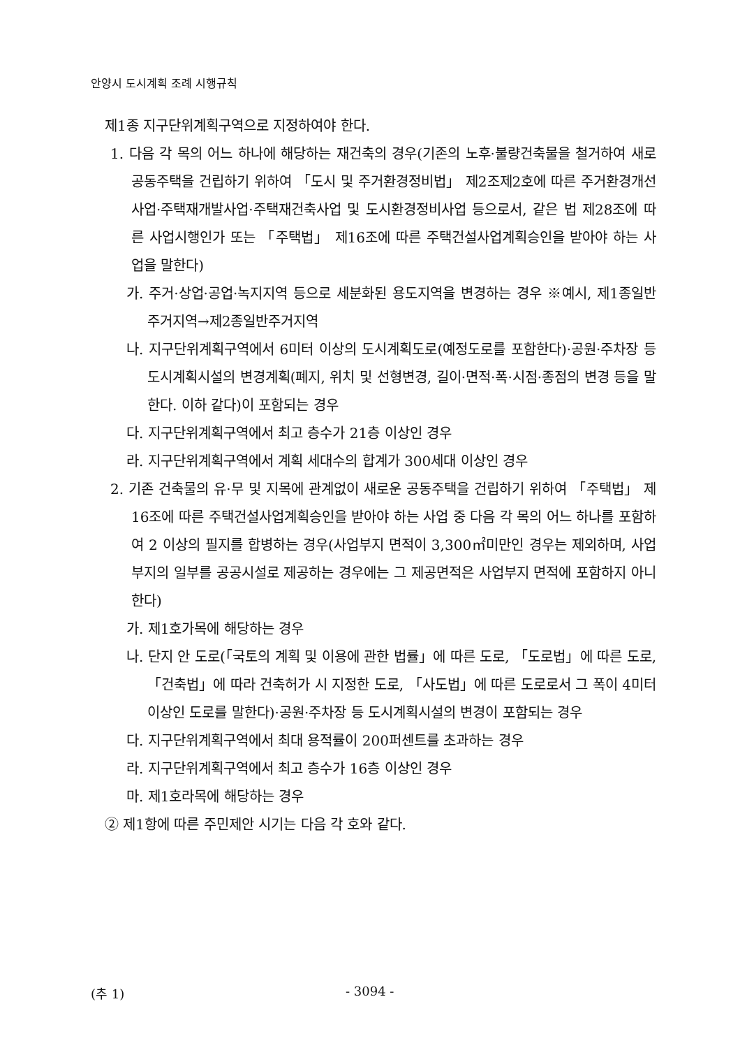안양시 도시계획 조례 시행규칙
제1종 지구단위계획구역으로 지정하여야 한다.
1. 다음 각 목의 어느 하나에 해당하는 재건축의 경우(기존의 노후·불량건축물을 철거하여 새로 공동주택을 건립하기 위하여 「도시 및 주거환경정비법」 제2조제2호에 따른 주거환경개선사업·주택재개발사업·주택재건축사업 및 도시환경정비사업 등으로서, 같은 법 제28조에 따른 사업시행인가 또는 「주택법」 제16조에 따른 주택건설사업계획승인을 받아야 하는 사업을 말한다)
가. 주거·상업·공업·녹지지역 등으로 세분화된 용도지역을 변경하는 경우 ※예시, 제1종일반주거지역→제2종일반주거지역
나. 지구단위계획구역에서 6미터 이상의 도시계획도로(예정도로를 포함한다)·공원·주차장 등 도시계획시설의 변경계획(폐지, 위치 및 선형변경, 길이·면적·폭·시점·종점의 변경 등을 말한다. 이하 같다)이 포함되는 경우
다. 지구단위계획구역에서 최고 층수가 21층 이상인 경우
라. 지구단위계획구역에서 계획 세대수의 합계가 300세대 이상인 경우
2. 기존 건축물의 유·무 및 지목에 관계없이 새로운 공동주택을 건립하기 위하여 「주택법」 제16조에 따른 주택건설사업계획승인을 받아야 하는 사업 중 다음 각 목의 어느 하나를 포함하여 2 이상의 필지를 합병하는 경우(사업부지 면적이 3,300㎡미만인 경우는 제외하며, 사업부지의 일부를 공공시설로 제공하는 경우에는 그 제공면적은 사업부지 면적에 포함하지 아니한다)
가. 제1호가목에 해당하는 경우
나. 단지 안 도로(「국토의 계획 및 이용에 관한 법률」에 따른 도로, 「도로법」에 따른 도로, 「건축법」에 따라 건축허가 시 지정한 도로, 「사도법」에 따른 도로로서 그 폭이 4미터 이상인 도로를 말한다)·공원·주차장 등 도시계획시설의 변경이 포함되는 경우
다. 지구단위계획구역에서 최대 용적률이 200퍼센트를 초과하는 경우
라. 지구단위계획구역에서 최고 층수가 16층 이상인 경우
마. 제1호라목에 해당하는 경우
② 제1항에 따른 주민제안 시기는 다음 각 호와 같다.
(추 1) - 3094 -